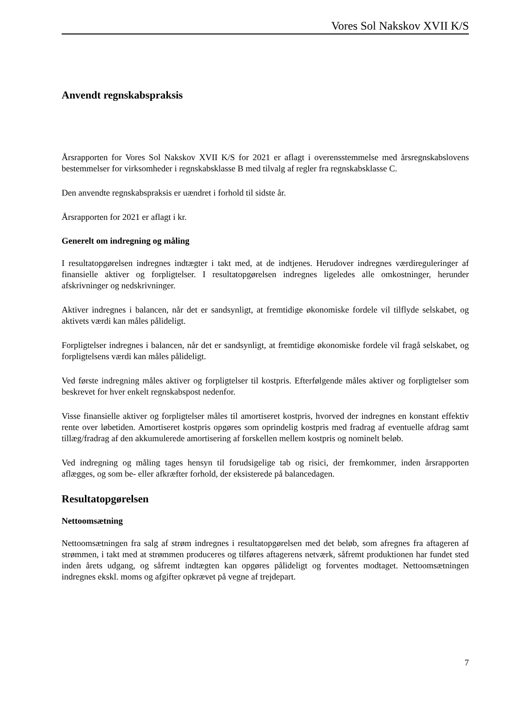Vores Sol Nakskov XVII K/S
Anvendt regnskabspraksis
Årsrapporten for Vores Sol Nakskov XVII K/S for 2021 er aflagt i overensstemmelse med årsregnskabslovens bestemmelser for virksomheder i regnskabsklasse B med tilvalg af regler fra regnskabsklasse C.
Den anvendte regnskabspraksis er uændret i forhold til sidste år.
Årsrapporten for 2021 er aflagt i kr.
Generelt om indregning og måling
I resultatopgørelsen indregnes indtægter i takt med, at de indtjenes. Herudover indregnes værdi­reguleringer af finansielle aktiver og forpligtelser. I resultatopgørelsen indregnes ligeledes alle omkostninger, herunder afskrivninger og nedskrivninger.
Aktiver indregnes i balancen, når det er sandsynligt, at fremtidige økonomiske fordele vil tilflyde selskabet, og aktivets værdi kan måles pålideligt.
Forpligtelser indregnes i balancen, når det er sandsynligt, at fremtidige økonomiske fordele vil fragå selskabet, og forpligtelsens værdi kan måles pålideligt.
Ved første indregning måles aktiver og forpligtelser til kostpris. Efterfølgende måles aktiver og forpligtelser som beskrevet for hver enkelt regnskabspost nedenfor.
Visse finansielle aktiver og forpligtelser måles til amortiseret kostpris, hvorved der indregnes en konstant effektiv rente over løbetiden. Amortiseret kostpris opgøres som oprindelig kostpris med fradrag af eventuelle afdrag samt tillæg/fradrag af den akkumulerede amortisering af forskellen mellem kostpris og nominelt beløb.
Ved indregning og måling tages hensyn til forudsigelige tab og risici, der fremkommer, inden årsrapporten aflægges, og som be- eller afkræfter forhold, der eksisterede på balancedagen.
Resultatopgørelsen
Nettoomsætning
Nettoomsætningen fra salg af strøm indregnes i resultatopgørelsen med det beløb, som afregnes fra aftageren af strømmen, i takt med at strømmen produceres og tilføres aftagerens netværk, såfremt produktionen har fundet sted inden årets udgang, og såfremt indtægten kan opgøres pålideligt og forventes modtaget. Nettoomsætningen indregnes ekskl. moms og afgifter opkrævet på vegne af trejdepart.
7